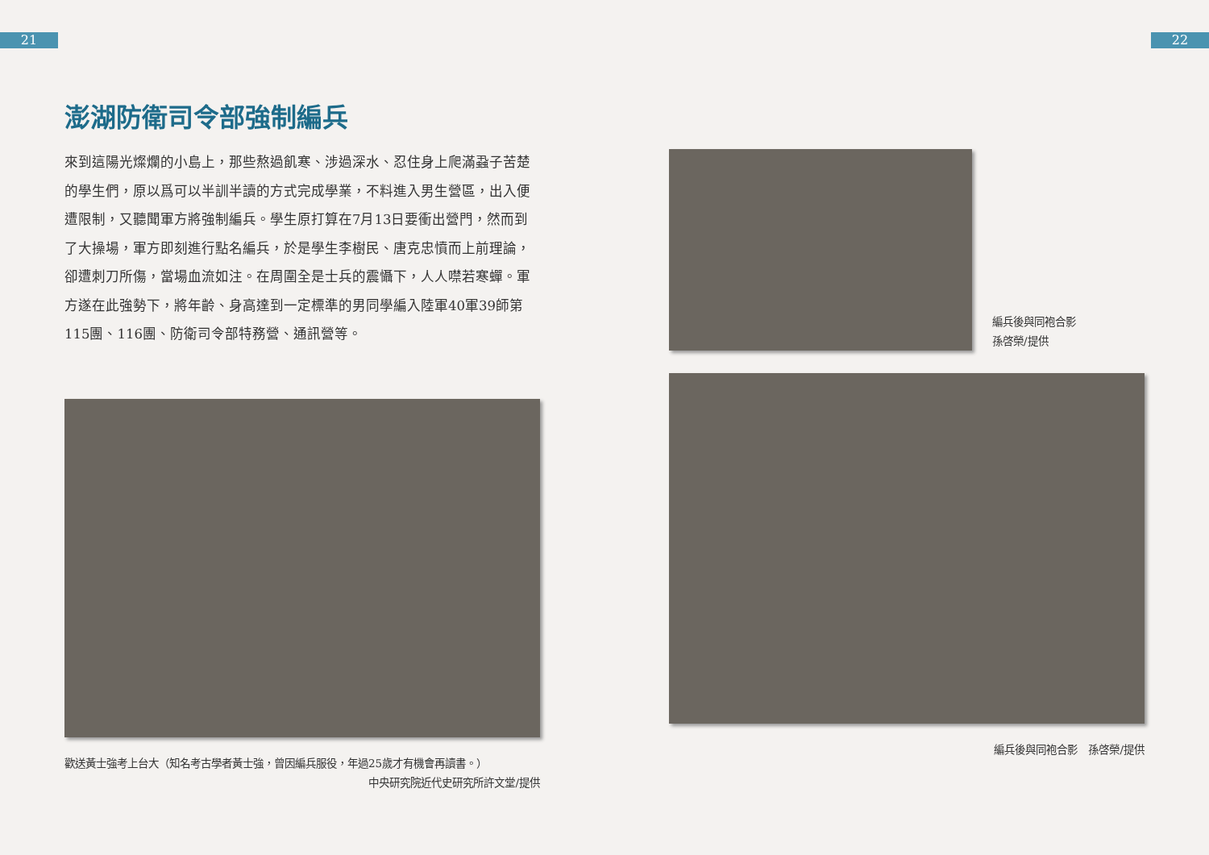21 22
澎湖防衛司令部強制編兵
來到這陽光燦爛的小島上，那些熬過飢寒、涉過深水、忍住身上爬滿蝨子苦楚的學生們，原以爲可以半訓半讀的方式完成學業，不料進入男生營區，出入便遭限制，又聽聞軍方將強制編兵。學生原打算在7月13日要衝出營門，然而到了大操場，軍方即刻進行點名編兵，於是學生李樹民、唐克忠憤而上前理論，卻遭刺刀所傷，當場血流如注。在周圍全是士兵的震懾下，人人噤若寒蟬。軍方遂在此強勢下，將年齡、身高達到一定標準的男同學編入陸軍40軍39師第115團、116團、防衛司令部特務營、通訊營等。
歡送黃士強考上台大（知名考古學者黃士強，曾因編兵服役，年過25歲才有機會再讀書。）
中央研究院近代史研究所許文堂/提供
編兵後與同袍合影
孫啓榮/提供
編兵後與同袍合影　孫啓榮/提供